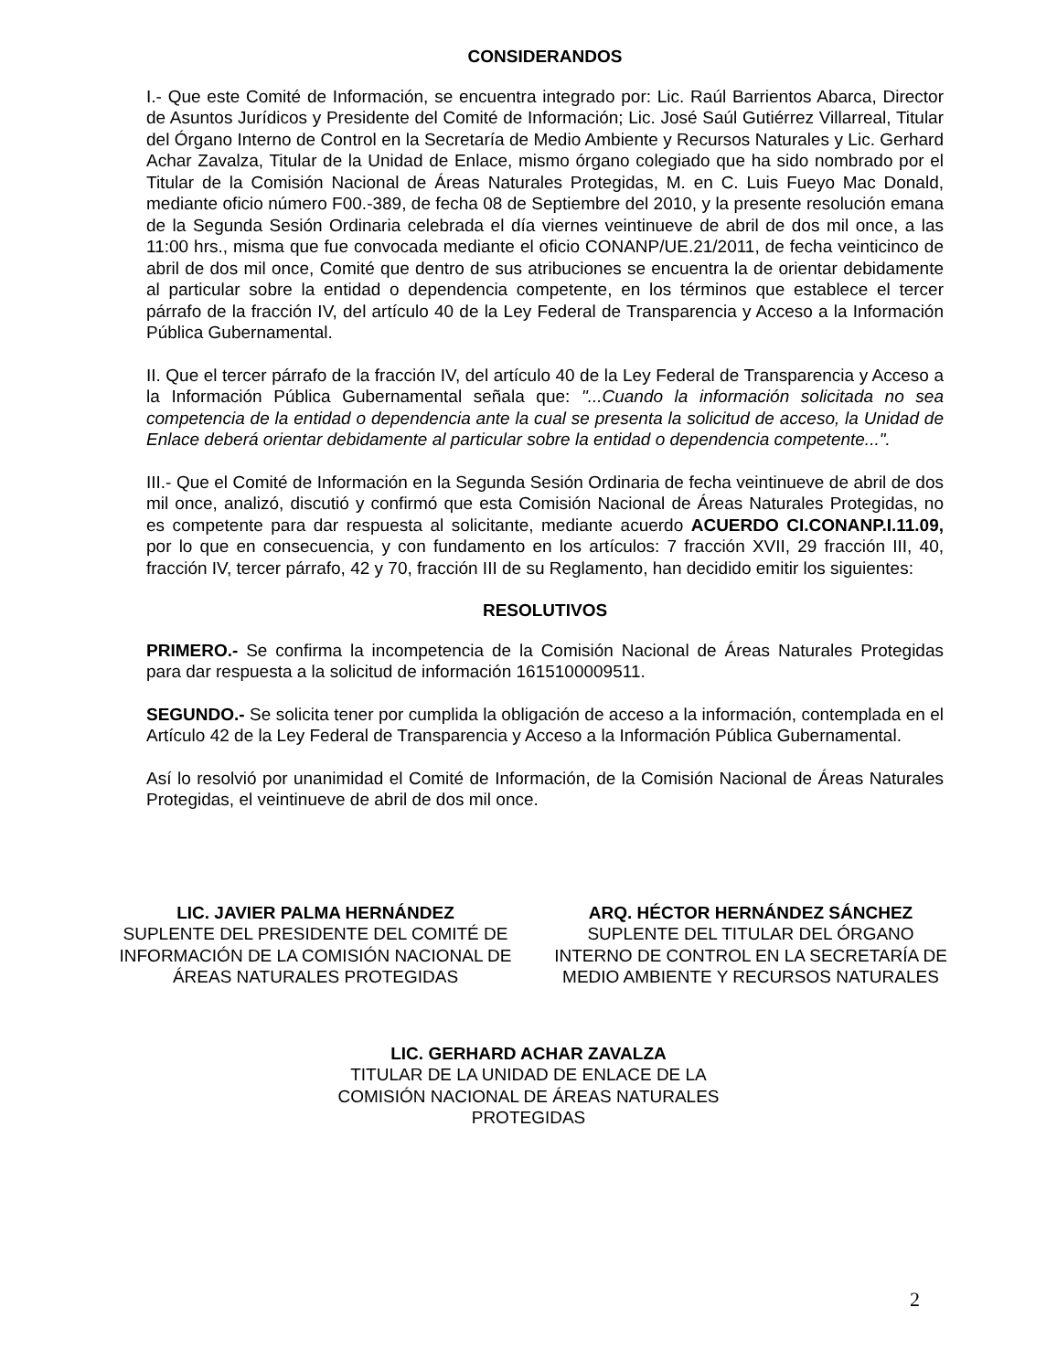CONSIDERANDOS
I.- Que este Comité de Información, se encuentra integrado por: Lic. Raúl Barrientos Abarca, Director de Asuntos Jurídicos y Presidente del Comité de Información; Lic. José Saúl Gutiérrez Villarreal, Titular del Órgano Interno de Control en la Secretaría de Medio Ambiente y Recursos Naturales y Lic. Gerhard Achar Zavalza, Titular de la Unidad de Enlace, mismo órgano colegiado que ha sido nombrado por el Titular de la Comisión Nacional de Áreas Naturales Protegidas, M. en C. Luis Fueyo Mac Donald, mediante oficio número F00.-389, de fecha 08 de Septiembre del 2010, y la presente resolución emana de la Segunda Sesión Ordinaria celebrada el día viernes veintinueve de abril de dos mil once, a las 11:00 hrs., misma que fue convocada mediante el oficio CONANP/UE.21/2011, de fecha veinticinco de abril de dos mil once, Comité que dentro de sus atribuciones se encuentra la de orientar debidamente al particular sobre la entidad o dependencia competente, en los términos que establece el tercer párrafo de la fracción IV, del artículo 40 de la Ley Federal de Transparencia y Acceso a la Información Pública Gubernamental.
II. Que el tercer párrafo de la fracción IV, del artículo 40 de la Ley Federal de Transparencia y Acceso a la Información Pública Gubernamental señala que: "...Cuando la información solicitada no sea competencia de la entidad o dependencia ante la cual se presenta la solicitud de acceso, la Unidad de Enlace deberá orientar debidamente al particular sobre la entidad o dependencia competente...".
III.- Que el Comité de Información en la Segunda Sesión Ordinaria de fecha veintinueve de abril de dos mil once, analizó, discutió y confirmó que esta Comisión Nacional de Áreas Naturales Protegidas, no es competente para dar respuesta al solicitante, mediante acuerdo ACUERDO CI.CONANP.I.11.09, por lo que en consecuencia, y con fundamento en los artículos: 7 fracción XVII, 29 fracción III, 40, fracción IV, tercer párrafo, 42 y 70, fracción III de su Reglamento, han decidido emitir los siguientes:
RESOLUTIVOS
PRIMERO.- Se confirma la incompetencia de la Comisión Nacional de Áreas Naturales Protegidas para dar respuesta a la solicitud de información 1615100009511.
SEGUNDO.- Se solicita tener por cumplida la obligación de acceso a la información, contemplada en el Artículo 42 de la Ley Federal de Transparencia y Acceso a la Información Pública Gubernamental.
Así lo resolvió por unanimidad el Comité de Información, de la Comisión Nacional de Áreas Naturales Protegidas, el veintinueve de abril de dos mil once.
LIC. JAVIER PALMA HERNÁNDEZ
SUPLENTE DEL PRESIDENTE DEL COMITÉ DE INFORMACIÓN DE LA COMISIÓN NACIONAL DE ÁREAS NATURALES PROTEGIDAS
ARQ. HÉCTOR HERNÁNDEZ SÁNCHEZ
SUPLENTE DEL TITULAR DEL ÓRGANO INTERNO DE CONTROL EN LA SECRETARÍA DE MEDIO AMBIENTE Y RECURSOS NATURALES
LIC. GERHARD ACHAR ZAVALZA
TITULAR DE LA UNIDAD DE ENLACE DE LA
COMISIÓN NACIONAL DE ÁREAS NATURALES
PROTEGIDAS
2